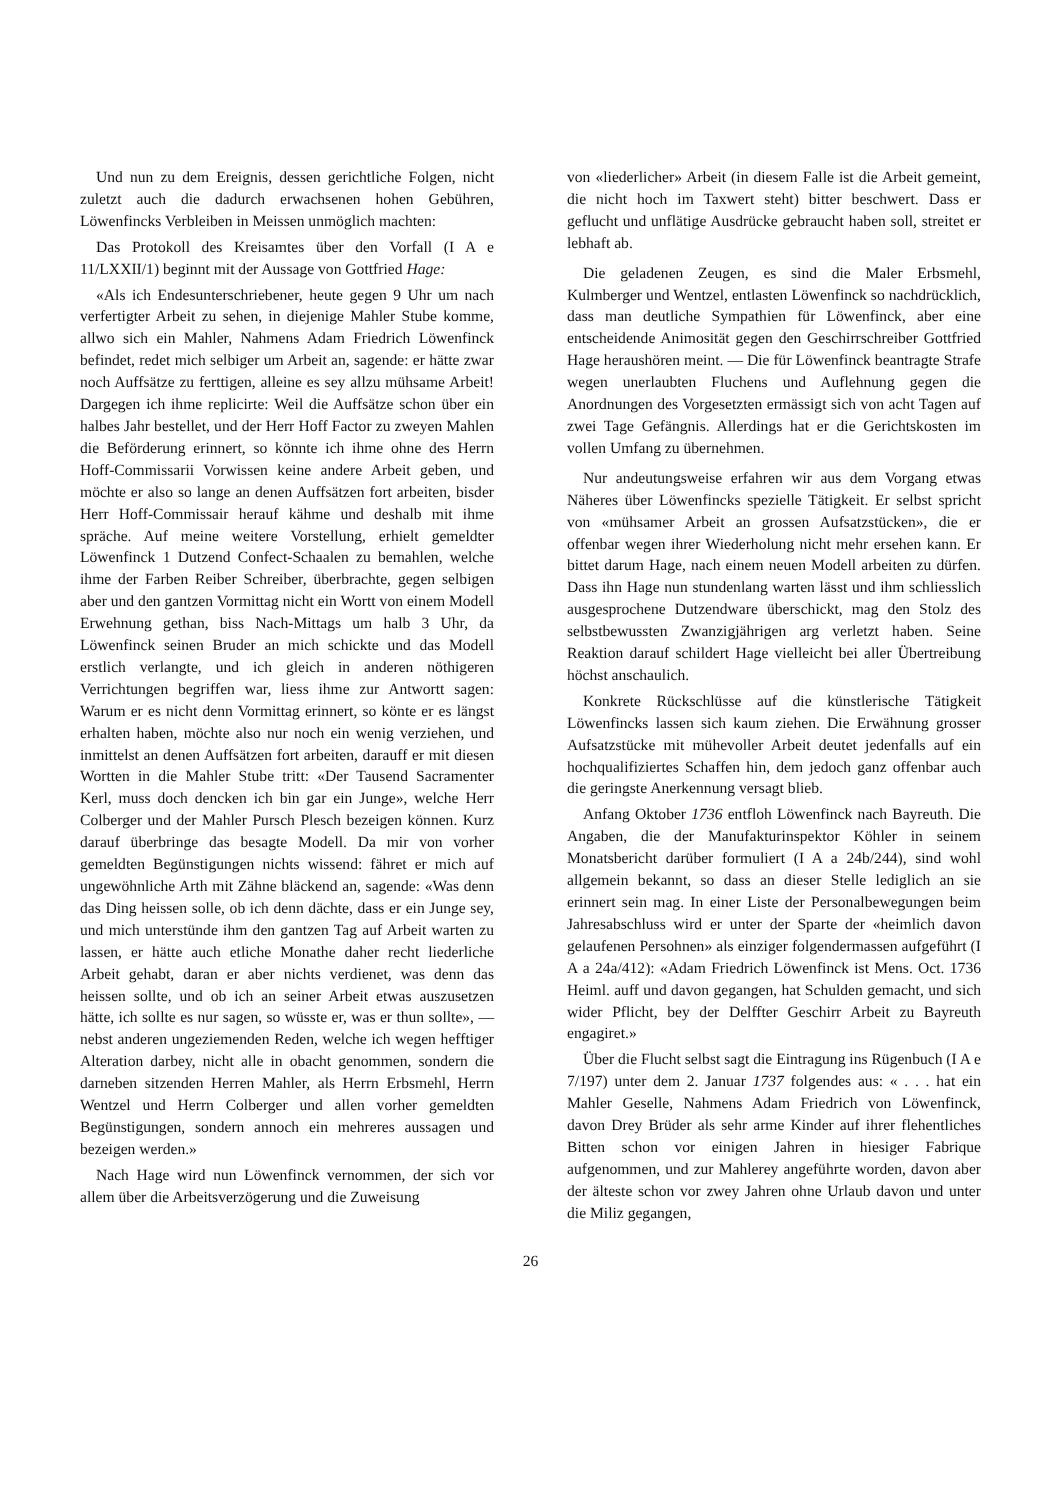Und nun zu dem Ereignis, dessen gerichtliche Folgen, nicht zuletzt auch die dadurch erwachsenen hohen Gebühren, Löwenfincks Verbleiben in Meissen unmöglich machten:
Das Protokoll des Kreisamtes über den Vorfall (I A e 11/LXXII/1) beginnt mit der Aussage von Gottfried Hage:
«Als ich Endesunterschriebener, heute gegen 9 Uhr um nach verfertigter Arbeit zu sehen, in diejenige Mahler Stube komme, allwo sich ein Mahler, Nahmens Adam Friedrich Löwenfinck befindet, redet mich selbiger um Arbeit an, sagende: er hätte zwar noch Auffsätze zu ferttigen, alleine es sey allzu mühsame Arbeit! Dargegen ich ihme replicirte: Weil die Auffsätze schon über ein halbes Jahr bestellet, und der Herr Hoff Factor zu zweyen Mahlen die Beförderung erinnert, so könnte ich ihme ohne des Herrn Hoff-Commissarii Vorwissen keine andere Arbeit geben, und möchte er also so lange an denen Auffsätzen fort arbeiten, bisder Herr Hoff-Commissair herauf kähme und deshalb mit ihme spräche. Auf meine weitere Vorstellung, erhielt gemeldter Löwenfinck 1 Dutzend Confect-Schaalen zu bemahlen, welche ihme der Farben Reiber Schreiber, überbrachte, gegen selbigen aber und den gantzen Vormittag nicht ein Wortt von einem Modell Erwehnung gethan, biss Nach-Mittags um halb 3 Uhr, da Löwenfinck seinen Bruder an mich schickte und das Modell erstlich verlangte, und ich gleich in anderen nöthigeren Verrichtungen begriffen war, liess ihme zur Antwortt sagen: Warum er es nicht denn Vormittag erinnert, so könte er es längst erhalten haben, möchte also nur noch ein wenig verziehen, und inmittelst an denen Auffsätzen fort arbeiten, darauff er mit diesen Wortten in die Mahler Stube tritt: «Der Tausend Sacramenter Kerl, muss doch dencken ich bin gar ein Junge», welche Herr Colberger und der Mahler Pursch Plesch bezeigen können. Kurz darauf überbringe das besagte Modell. Da mir von vorher gemeldten Begünstigungen nichts wissend: fähret er mich auf ungewöhnliche Arth mit Zähne bläckend an, sagende: «Was denn das Ding heissen solle, ob ich denn dächte, dass er ein Junge sey, und mich unterstünde ihm den gantzen Tag auf Arbeit warten zu lassen, er hätte auch etliche Monathe daher recht liederliche Arbeit gehabt, daran er aber nichts verdienet, was denn das heissen sollte, und ob ich an seiner Arbeit etwas auszusetzen hätte, ich sollte es nur sagen, so wüsste er, was er thun sollte», — nebst anderen ungeziemenden Reden, welche ich wegen hefftiger Alteration darbey, nicht alle in obacht genommen, sondern die darneben sitzenden Herren Mahler, als Herrn Erbsmehl, Herrn Wentzel und Herrn Colberger und allen vorher gemeldten Begünstigungen, sondern annoch ein mehreres aussagen und bezeigen werden.»
Nach Hage wird nun Löwenfinck vernommen, der sich vor allem über die Arbeitsverzögerung und die Zuweisung
von «liederlicher» Arbeit (in diesem Falle ist die Arbeit gemeint, die nicht hoch im Taxwert steht) bitter beschwert. Dass er geflucht und unflätige Ausdrücke gebraucht haben soll, streitet er lebhaft ab.
Die geladenen Zeugen, es sind die Maler Erbsmehl, Kulmberger und Wentzel, entlasten Löwenfinck so nachdrücklich, dass man deutliche Sympathien für Löwenfinck, aber eine entscheidende Animosität gegen den Geschirrschreiber Gottfried Hage heraushören meint. — Die für Löwenfinck beantragte Strafe wegen unerlaubten Fluchens und Auflehnung gegen die Anordnungen des Vorgesetzten ermässigt sich von acht Tagen auf zwei Tage Gefängnis. Allerdings hat er die Gerichtskosten im vollen Umfang zu übernehmen.
Nur andeutungsweise erfahren wir aus dem Vorgang etwas Näheres über Löwenfincks spezielle Tätigkeit. Er selbst spricht von «mühsamer Arbeit an grossen Aufsatzstücken», die er offenbar wegen ihrer Wiederholung nicht mehr ersehen kann. Er bittet darum Hage, nach einem neuen Modell arbeiten zu dürfen. Dass ihn Hage nun stundenlang warten lässt und ihm schliesslich ausgesprochene Dutzendware überschickt, mag den Stolz des selbstbewussten Zwanzigjährigen arg verletzt haben. Seine Reaktion darauf schildert Hage vielleicht bei aller Übertreibung höchst anschaulich.
Konkrete Rückschlüsse auf die künstlerische Tätigkeit Löwenfincks lassen sich kaum ziehen. Die Erwähnung grosser Aufsatzstücke mit mühevoller Arbeit deutet jedenfalls auf ein hochqualifiziertes Schaffen hin, dem jedoch ganz offenbar auch die geringste Anerkennung versagt blieb.
Anfang Oktober 1736 entfloh Löwenfinck nach Bayreuth. Die Angaben, die der Manufakturinspektor Köhler in seinem Monatsbericht darüber formuliert (I A a 24b/244), sind wohl allgemein bekannt, so dass an dieser Stelle lediglich an sie erinnert sein mag. In einer Liste der Personalbewegungen beim Jahresabschluss wird er unter der Sparte der «heimlich davon gelaufenen Persohnen» als einziger folgendermassen aufgeführt (I A a 24a/412): «Adam Friedrich Löwenfinck ist Mens. Oct. 1736 Heiml. auff und davon gegangen, hat Schulden gemacht, und sich wider Pflicht, bey der Delffter Geschirr Arbeit zu Bayreuth engagiret.»
Über die Flucht selbst sagt die Eintragung ins Rügenbuch (I A e 7/197) unter dem 2. Januar 1737 folgendes aus: « . . . hat ein Mahler Geselle, Nahmens Adam Friedrich von Löwenfinck, davon Drey Brüder als sehr arme Kinder auf ihrer flehentliches Bitten schon vor einigen Jahren in hiesiger Fabrique aufgenommen, und zur Mahlerey angeführte worden, davon aber der älteste schon vor zwey Jahren ohne Urlaub davon und unter die Miliz gegangen,
26